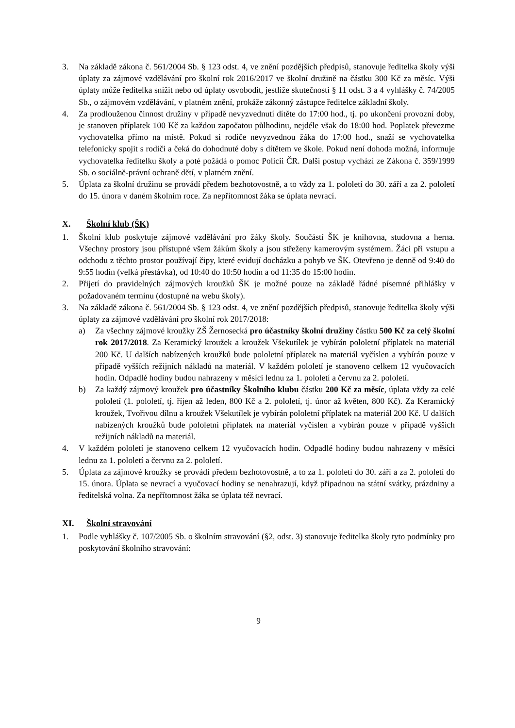3. Na základě zákona č. 561/2004 Sb. § 123 odst. 4, ve znění pozdějších předpisů, stanovuje ředitelka školy výši úplaty za zájmové vzdělávání pro školní rok 2016/2017 ve školní družině na částku 300 Kč za měsíc. Výši úplaty může ředitelka snížit nebo od úplaty osvobodit, jestliže skutečnosti § 11 odst. 3 a 4 vyhlášky č. 74/2005 Sb., o zájmovém vzdělávání, v platném znění, prokáže zákonný zástupce ředitelce základní školy.
4. Za prodlouženou činnost družiny v případě nevyzvednutí dítěte do 17:00 hod., tj. po ukončení provozní doby, je stanoven příplatek 100 Kč za každou započatou půlhodinu, nejdéle však do 18:00 hod. Poplatek převezme vychovatelka přímo na místě. Pokud si rodiče nevyzvednou žáka do 17:00 hod., snaží se vychovatelka telefonicky spojit s rodiči a čeká do dohodnuté doby s dítětem ve škole. Pokud není dohoda možná, informuje vychovatelka ředitelku školy a poté požádá o pomoc Policii ČR. Další postup vychází ze Zákona č. 359/1999 Sb. o sociálně-právní ochraně dětí, v platném znění.
5. Úplata za školní družinu se provádí předem bezhotovostně, a to vždy za 1. pololetí do 30. září a za 2. pololetí do 15. února v daném školním roce. Za nepřítomnost žáka se úplata nevrací.
X. Školní klub (ŠK)
1. Školní klub poskytuje zájmové vzdělávání pro žáky školy. Součástí ŠK je knihovna, studovna a herna. Všechny prostory jsou přístupné všem žákům školy a jsou střeženy kamerovým systémem. Žáci při vstupu a odchodu z těchto prostor používají čipy, které evidují docházku a pohyb ve ŠK. Otevřeno je denně od 9:40 do 9:55 hodin (velká přestávka), od 10:40 do 10:50 hodin a od 11:35 do 15:00 hodin.
2. Přijetí do pravidelných zájmových kroužků ŠK je možné pouze na základě řádné písemné přihlášky v požadovaném termínu (dostupné na webu školy).
3. Na základě zákona č. 561/2004 Sb. § 123 odst. 4, ve znění pozdějších předpisů, stanovuje ředitelka školy výši úplaty za zájmové vzdělávání pro školní rok 2017/2018:
a) Za všechny zájmové kroužky ZŠ Žernosecká pro účastníky školní družiny částku 500 Kč za celý školní rok 2017/2018. Za Keramický kroužek a kroužek Všekutílek je vybírán pololetní příplatek na materiál 200 Kč. U dalších nabízených kroužků bude pololetní příplatek na materiál vyčíslen a vybírán pouze v případě vyšších režijních nákladů na materiál. V každém pololetí je stanoveno celkem 12 vyučovacích hodin. Odpadlé hodiny budou nahrazeny v měsíci lednu za 1. pololetí a červnu za 2. pololetí.
b) Za každý zájmový kroužek pro účastníky Školního klubu částku 200 Kč za měsíc, úplata vždy za celé pololetí (1. pololetí, tj. říjen až leden, 800 Kč a 2. pololetí, tj. únor až květen, 800 Kč). Za Keramický kroužek, Tvořivou dílnu a kroužek Všekutílek je vybírán pololetní příplatek na materiál 200 Kč. U dalších nabízených kroužků bude pololetní příplatek na materiál vyčíslen a vybírán pouze v případě vyšších režijních nákladů na materiál.
4. V každém pololetí je stanoveno celkem 12 vyučovacích hodin. Odpadlé hodiny budou nahrazeny v měsíci lednu za 1. pololetí a červnu za 2. pololetí.
5. Úplata za zájmové kroužky se provádí předem bezhotovostně, a to za 1. pololetí do 30. září a za 2. pololetí do 15. února. Úplata se nevrací a vyučovací hodiny se nenahrazují, když připadnou na státní svátky, prázdniny a ředitelská volna. Za nepřítomnost žáka se úplata též nevrací.
XI. Školní stravování
1. Podle vyhlášky č. 107/2005 Sb. o školním stravování (§2, odst. 3) stanovuje ředitelka školy tyto podmínky pro poskytování školního stravování:
9